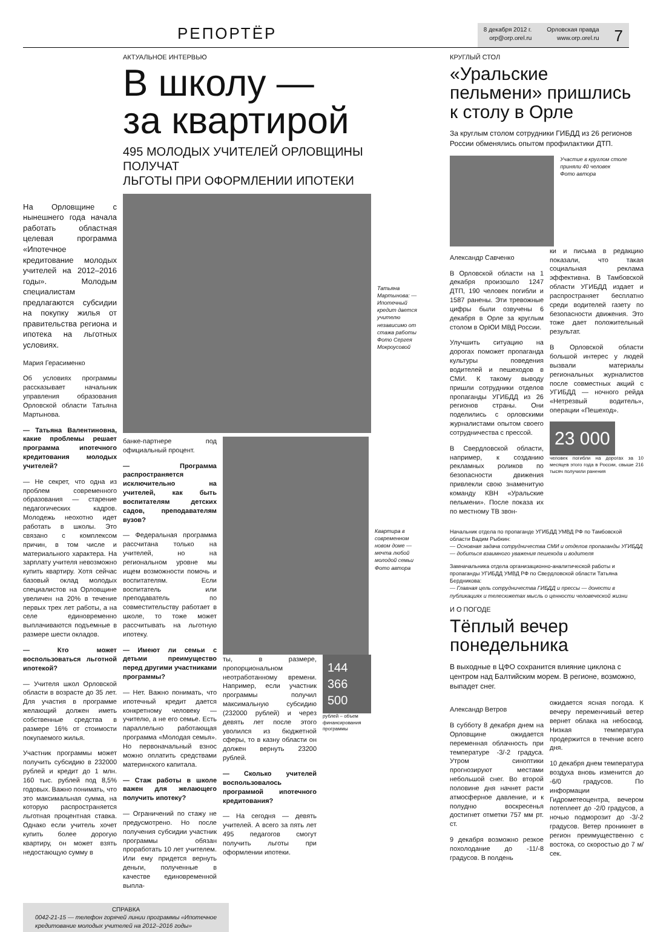РЕПОРТЁР
8 декабря 2012 г.
orp@orp.orel.ru
Орловская правда
www.orp.orel.ru
7
АКТУАЛЬНОЕ ИНТЕРВЬЮ
В школу —
за квартирой
495 МОЛОДЫХ УЧИТЕЛЕЙ ОРЛОВЩИНЫ ПОЛУЧАТ
ЛЬГОТЫ ПРИ ОФОРМЛЕНИИ ИПОТЕКИ
На Орловщине с нынешнего года начала работать областная целевая программа «Ипотечное кредитование молодых учителей на 2012–2016 годы». Молодым специалистам предлагаются субсидии на покупку жилья от правительства региона и ипотека на льготных условиях.
Мария Герасименко
Об условиях программы рассказывает начальник управления образования Орловской области Татьяна Мартынова.
— Татьяна Валентиновна, какие проблемы решает программа ипотечного кредитования молодых учителей?
— Не секрет, что одна из проблем современного образования — старение педагогических кадров. Молодежь неохотно идет работать в школы. Это связано с комплексом причин, в том числе и материального характера. На зарплату учителя невозможно купить квартиру. Хотя сейчас базовый оклад молодых специалистов на Орловщине увеличен на 20% в течение первых трех лет работы, а на селе единовременно выплачиваются подъемные в размере шести окладов.
— Кто может воспользоваться льготной ипотекой?
— Учителя школ Орловской области в возрасте до 35 лет. Для участия в программе желающий должен иметь собственные средства в размере 16% от стоимости покупаемого жилья.
Участник программы может получить субсидию в 232000 рублей и кредит до 1 млн. 160 тыс. рублей под 8,5% годовых. Важно понимать, что это максимальная сумма, на которую распространяется льготная процентная ставка. Однако если учитель хочет купить более дорогую квартиру, он может взять недостающую сумму в
Татьяна Мартынова: — Ипотечный кредит дается учителю независимо от стажа работы
Фото Сергея Мокроусовой
банке-партнере под официальный процент.
— Программа распространяется исключительно на учителей, как быть воспитателям детских садов, преподавателям вузов?
— Федеральная программа рассчитана только на учителей, но на региональном уровне мы ищем возможности помочь и воспитателям. Если воспитатель или преподаватель по совместительству работает в школе, то тоже может рассчитывать на льготную ипотеку.
— Имеют ли семьи с детьми преимущество перед другими участниками программы?
— Нет. Важно понимать, что ипотечный кредит дается конкретному человеку — учителю, а не его семье. Есть параллельно работающая программа «Молодая семья». Но первоначальный взнос можно оплатить средствами материнского капитала.
— Стаж работы в школе важен для желающего получить ипотеку?
— Ограничений по стажу не предусмотрено. Но после получения субсидии участник программы обязан проработать 10 лет учителем. Или ему придется вернуть деньги, полученные в качестве единовременной выпла-
Квартира в современном новом доме — мечта любой молодой семьи
Фото автора
ты, в размере, пропорциональном неотработанному времени. Например, если участник программы получил максимальную субсидию (232000 рублей) и через девять лет после этого уволился из бюджетной сферы, то в казну области он должен вернуть 23200 рублей.
— Сколько учителей воспользовалось программой ипотечного кредитования?
— На сегодня — девять учителей. А всего за пять лет 495 педагогов смогут получить льготы при оформлении ипотеки.
144 366 500
рублей – объем финансирования программы
СПРАВКА
0042-21-15 — телефон горячей линии программы «Ипотечное кредитование молодых учителей на 2012–2016 годы»
КРУГЛЫЙ СТОЛ
«Уральские пельмени» пришлись к столу в Орле
За круглым столом сотрудники ГИБДД из 26 регионов России обменялись опытом профилактики ДТП.
Участие в круглом столе приняли 40 человек
Фото автора
Александр Савченко
В Орловской области на 1 декабря произошло 1247 ДТП, 190 человек погибли и 1587 ранены. Эти тревожные цифры были озвучены 6 декабря в Орле за круглым столом в ОрЮИ МВД России.
Улучшить ситуацию на дорогах поможет пропаганда культуры поведения водителей и пешеходов в СМИ. К такому выводу пришли сотрудники отделов пропаганды УГИБДД из 26 регионов страны. Они поделились с орловскими журналистами опытом своего сотрудничества с прессой.
В Свердловской области, например, к созданию рекламных роликов по безопасности движения привлекли свою знаменитую команду КВН «Уральские пельмени». После показа их по местному ТВ звон-
ки и письма в редакцию показали, что такая социальная реклама эффективна. В Тамбовской области УГИБДД издает и распространяет бесплатно среди водителей газету по безопасности движения. Это тоже дает положительный результат.
В Орловской области большой интерес у людей вызвали материалы региональных журналистов после совместных акций с УГИБДД — ночного рейда «Нетрезвый водитель», операции «Пешеход».
23 000
человек погибли на дорогах за 10 месяцев этого года в России, свыше 216 тысяч получили ранения
Начальник отдела по пропаганде УГИБДД УМВД РФ по Тамбовской области Вадим Рыбкин:
— Основная задача сотрудничества СМИ и отделов пропаганды УГИБДД — добиться взаимного уважения пешехода и водителя
Замначальника отдела организационно-аналитической работы и пропаганды УГИБДД УМВД РФ по Свердловской области Татьяна Бердникова:
— Главная цель сотрудничества ГИБДД и прессы — донести в публикациях и телесюжетах мысль о ценности человеческой жизни
И О ПОГОДЕ
Тёплый вечер понедельника
В выходные в ЦФО сохранится влияние циклона с центром над Балтийским морем. В регионе, возможно, выпадет снег.
Александр Ветров
В субботу 8 декабря днем на Орловщине ожидается переменная облачность при температуре -3/-2 градуса. Утром синоптики прогнозируют местами небольшой снег. Во второй половине дня начнет расти атмосферное давление, и к полудню воскресенья достигнет отметки 757 мм рт. ст.
9 декабря возможно резкое похолодание до -11/-8 градусов. В полдень
ожидается ясная погода. К вечеру переменчивый ветер вернет облака на небосвод. Низкая температура продержится в течение всего дня.
10 декабря днем температура воздуха вновь изменится до -6/0 градусов. По информации Гидрометеоцентра, вечером потеплеет до -2/0 градусов, а ночью подморозит до -3/-2 градусов. Ветер проникнет в регион преимущественно с востока, со скоростью до 7 м/сек.